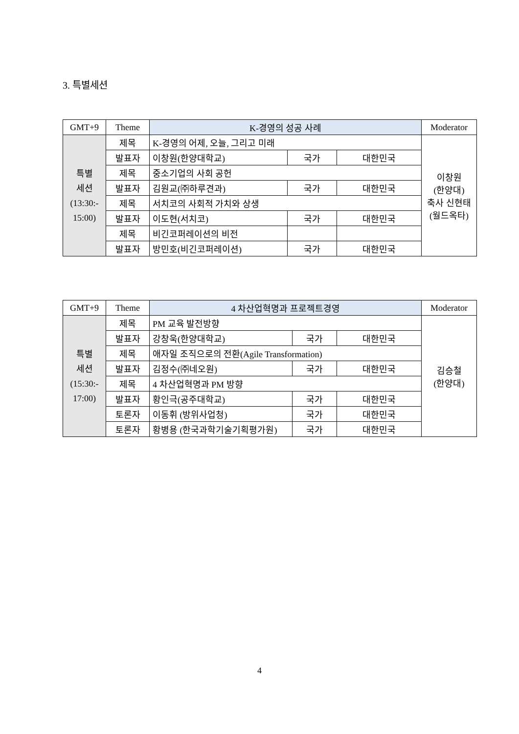3. 특별세션
| GMT+9 | Theme | K-경영의 성공 사례 | | | Moderator |
| --- | --- | --- | --- | --- | --- |
| 특별 세션 (13:30:- 15:00) | 제목 | K-경영의 어제, 오늘, 그리고 미래 | | | 이창원 (한양대) 축사 신현태 (월드옥타) |
| | 발표자 | 이창원(한양대학교) | 국가 | 대한민국 | |
| | 제목 | 중소기업의 사회 공헌 | | | |
| | 발표자 | 김원교(㈜하루견과) | 국가 | 대한민국 | |
| | 제목 | 서치코의 사회적 가치와 상생 | | | |
| | 발표자 | 이도현(서치코) | 국가 | 대한민국 | |
| | 제목 | 비긴코퍼레이션의 비전 | | | |
| | 발표자 | 방민호(비긴코퍼레이션) | 국가 | 대한민국 | |
| GMT+9 | Theme | 4 차산업혁명과 프로젝트경영 | | | Moderator |
| --- | --- | --- | --- | --- | --- |
| 특별 세션 (15:30:- 17:00) | 제목 | PM 교육 발전방향 | | | 김승철 (한양대) |
| | 발표자 | 강창욱(한양대학교) | 국가 | 대한민국 | |
| | 제목 | 애자일 조직으로의 전환(Agile Transformation) | | | |
| | 발표자 | 김정수(㈜네오원) | 국가 | 대한민국 | |
| | 제목 | 4 차산업혁명과 PM 방향 | | | |
| | 발표자 | 황인극(공주대학교) | 국가 | 대한민국 | |
| | 토론자 | 이동휘 (방위사업청) | 국가 | 대한민국 | |
| | 토론자 | 황병용 (한국과학기술기획평가원) | 국가 | 대한민국 | |
4